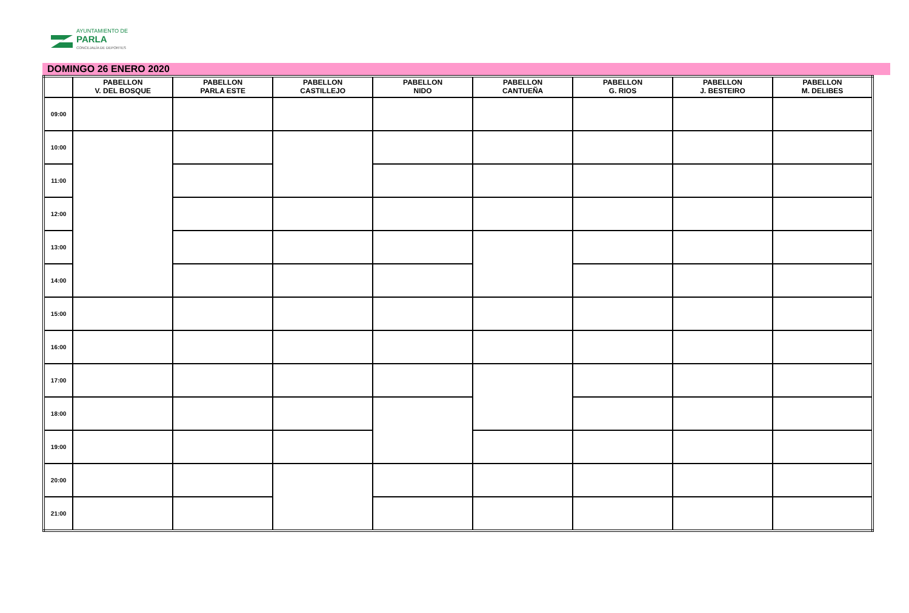AYUNTAMIENTO DE
PARLA
CONCEJALÍA DE DEPORTES
DOMINGO 26 ENERO 2020
| | PABELLON V. DEL BOSQUE | PABELLON PARLA ESTE | PABELLON CASTILLEJO | PABELLON NIDO | PABELLON CANTUEÑA | PABELLON G. RIOS | PABELLON J. BESTEIRO | PABELLON M. DELIBES |
| --- | --- | --- | --- | --- | --- | --- | --- | --- |
| 09:00 | | | | | | | | |
| 10:00 | | | | | | | | |
| 11:00 | | | | | | | | |
| 12:00 | | | | | | | | |
| 13:00 | | | | | | | | |
| 14:00 | | | | | | | | |
| 15:00 | | | | | | | | |
| 16:00 | | | | | | | | |
| 17:00 | | | | | | | | |
| 18:00 | | | | | | | | |
| 19:00 | | | | | | | | |
| 20:00 | | | | | | | | |
| 21:00 | | | | | | | | |